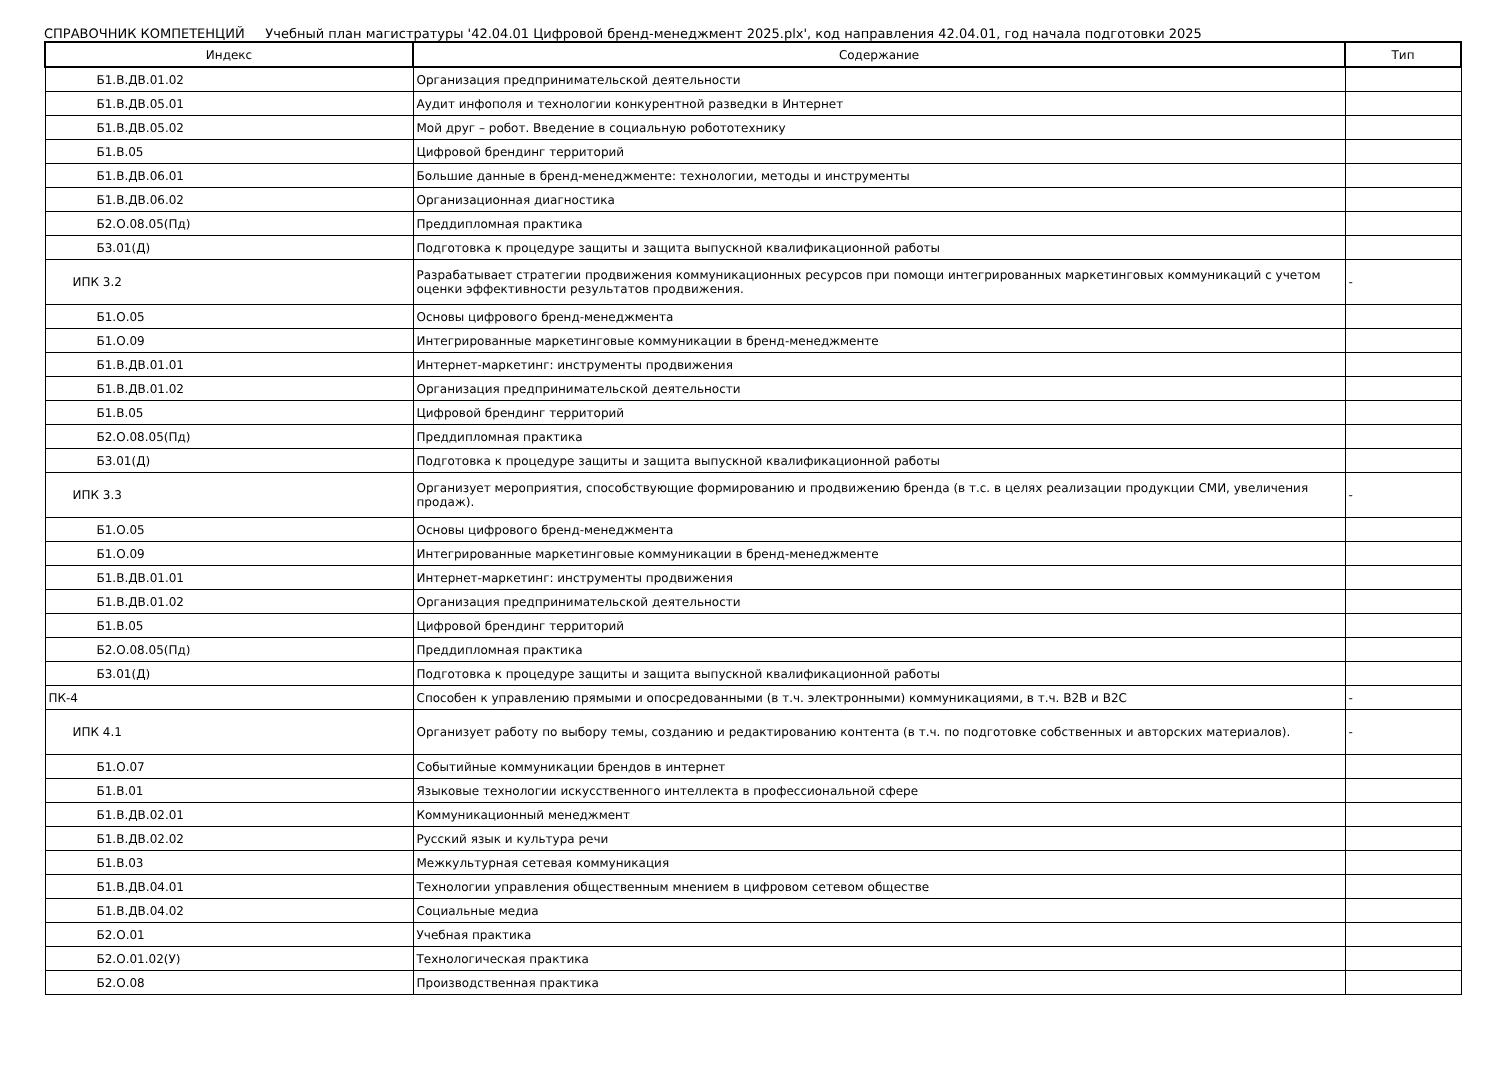СПРАВОЧНИК КОМПЕТЕНЦИЙ Учебный план магистратуры '42.04.01 Цифровой бренд-менеджмент 2025.plx', код направления 42.04.01, год начала подготовки 2025
| Индекс | Содержание | Тип |
| --- | --- | --- |
| Б1.В.ДВ.01.02 | Организация предпринимательской деятельности | |
| Б1.В.ДВ.05.01 | Аудит инфополя и технологии конкурентной разведки в Интернет | |
| Б1.В.ДВ.05.02 | Мой друг – робот. Введение в социальную робототехнику | |
| Б1.В.05 | Цифровой брендинг территорий | |
| Б1.В.ДВ.06.01 | Большие данные в бренд-менеджменте: технологии, методы и инструменты | |
| Б1.В.ДВ.06.02 | Организационная диагностика | |
| Б2.О.08.05(Пд) | Преддипломная практика | |
| Б3.01(Д) | Подготовка к процедуре защиты и защита выпускной квалификационной работы | |
| ИПК 3.2 | Разрабатывает стратегии продвижения коммуникационных ресурсов при помощи интегрированных маркетинговых коммуникаций с учетом оценки эффективности результатов продвижения. | - |
| Б1.О.05 | Основы цифрового бренд-менеджмента | |
| Б1.О.09 | Интегрированные маркетинговые коммуникации в бренд-менеджменте | |
| Б1.В.ДВ.01.01 | Интернет-маркетинг: инструменты продвижения | |
| Б1.В.ДВ.01.02 | Организация предпринимательской деятельности | |
| Б1.В.05 | Цифровой брендинг территорий | |
| Б2.О.08.05(Пд) | Преддипломная практика | |
| Б3.01(Д) | Подготовка к процедуре защиты и защита выпускной квалификационной работы | |
| ИПК 3.3 | Организует мероприятия, способствующие формированию и продвижению бренда (в т.с. в целях реализации продукции СМИ, увеличения продаж). | - |
| Б1.О.05 | Основы цифрового бренд-менеджмента | |
| Б1.О.09 | Интегрированные маркетинговые коммуникации в бренд-менеджменте | |
| Б1.В.ДВ.01.01 | Интернет-маркетинг: инструменты продвижения | |
| Б1.В.ДВ.01.02 | Организация предпринимательской деятельности | |
| Б1.В.05 | Цифровой брендинг территорий | |
| Б2.О.08.05(Пд) | Преддипломная практика | |
| Б3.01(Д) | Подготовка к процедуре защиты и защита выпускной квалификационной работы | |
| ПК-4 | Способен к управлению прямыми и опосредованными (в т.ч. электронными) коммуникациями, в т.ч. B2B и B2C | - |
| ИПК 4.1 | Организует работу по выбору темы, созданию и редактированию контента (в т.ч. по подготовке собственных и авторских материалов). | - |
| Б1.О.07 | Событийные коммуникации брендов в интернет | |
| Б1.В.01 | Языковые технологии искусственного интеллекта в профессиональной сфере | |
| Б1.В.ДВ.02.01 | Коммуникационный менеджмент | |
| Б1.В.ДВ.02.02 | Русский язык и культура речи | |
| Б1.В.03 | Межкультурная сетевая коммуникация | |
| Б1.В.ДВ.04.01 | Технологии управления общественным мнением в цифровом сетевом обществе | |
| Б1.В.ДВ.04.02 | Социальные медиа | |
| Б2.О.01 | Учебная практика | |
| Б2.О.01.02(У) | Технологическая практика | |
| Б2.О.08 | Производственная практика | |